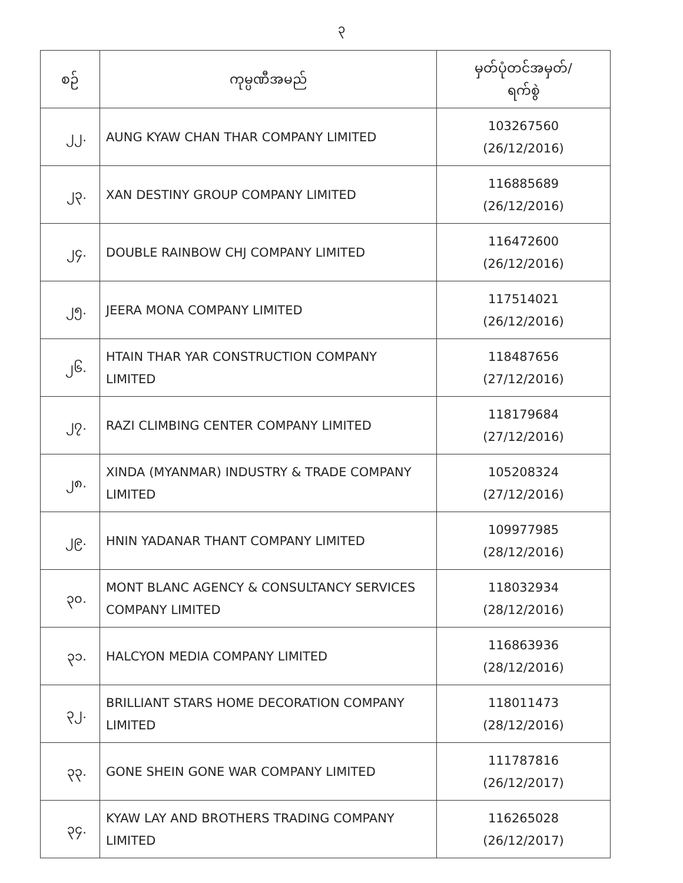၃
| စဉ် | ကုမ္ပဏီအမည် | မှတ်ပုံတင်အမှတ်/ ရက်စွဲ |
| --- | --- | --- |
| ၂၂. | AUNG KYAW CHAN THAR COMPANY LIMITED | 103267560 (26/12/2016) |
| ၂၃. | XAN DESTINY GROUP COMPANY LIMITED | 116885689 (26/12/2016) |
| ၂၄. | DOUBLE RAINBOW CHJ COMPANY LIMITED | 116472600 (26/12/2016) |
| ၂၅. | JEERA MONA COMPANY LIMITED | 117514021 (26/12/2016) |
| ၂၆. | HTAIN THAR YAR CONSTRUCTION COMPANY LIMITED | 118487656 (27/12/2016) |
| ၂၇. | RAZI CLIMBING CENTER COMPANY LIMITED | 118179684 (27/12/2016) |
| ၂၈. | XINDA (MYANMAR) INDUSTRY & TRADE COMPANY LIMITED | 105208324 (27/12/2016) |
| ၂၉. | HNIN YADANAR THANT COMPANY LIMITED | 109977985 (28/12/2016) |
| ၃၀. | MONT BLANC AGENCY & CONSULTANCY SERVICES COMPANY LIMITED | 118032934 (28/12/2016) |
| ၃၁. | HALCYON MEDIA COMPANY LIMITED | 116863936 (28/12/2016) |
| ၃၂. | BRILLIANT STARS HOME DECORATION COMPANY LIMITED | 118011473 (28/12/2016) |
| ၃၃. | GONE SHEIN GONE WAR COMPANY LIMITED | 111787816 (26/12/2017) |
| ၃၄. | KYAW LAY AND BROTHERS TRADING COMPANY LIMITED | 116265028 (26/12/2017) |